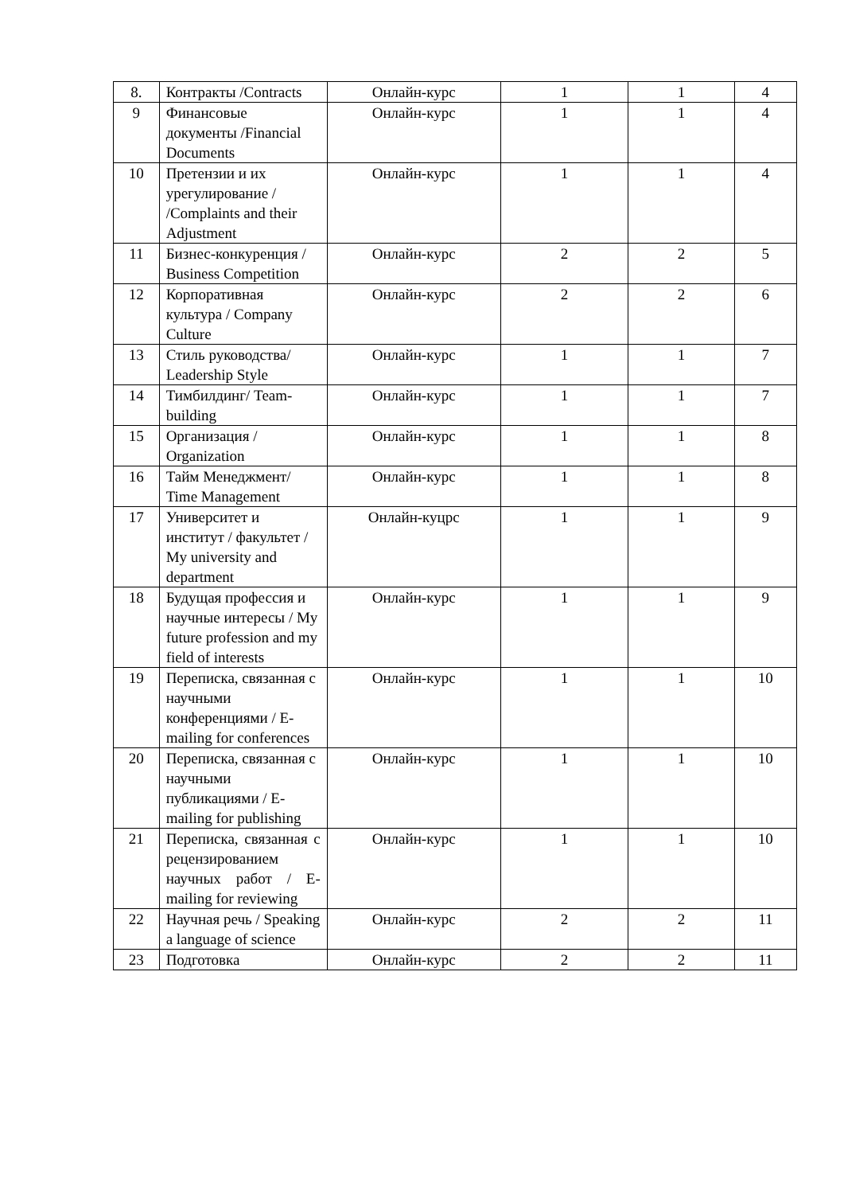| 8. | Контракты /Contracts | Онлайн-курс | 1 | 1 | 4 |
| 9 | Финансовые документы /Financial Documents | Онлайн-курс | 1 | 1 | 4 |
| 10 | Претензии и их урегулирование / /Complaints and their Adjustment | Онлайн-курс | 1 | 1 | 4 |
| 11 | Бизнес-конкуренция / Business Competition | Онлайн-курс | 2 | 2 | 5 |
| 12 | Корпоративная культура / Company Culture | Онлайн-курс | 2 | 2 | 6 |
| 13 | Стиль руководства/ Leadership Style | Онлайн-курс | 1 | 1 | 7 |
| 14 | Тимбилдинг/ Team-building | Онлайн-курс | 1 | 1 | 7 |
| 15 | Организация / Organization | Онлайн-курс | 1 | 1 | 8 |
| 16 | Тайм Менеджмент/ Time Management | Онлайн-курс | 1 | 1 | 8 |
| 17 | Университет и институт / факультет / My university and department | Онлайн-куцрс | 1 | 1 | 9 |
| 18 | Будущая профессия и научные интересы / My future profession and my field of interests | Онлайн-курс | 1 | 1 | 9 |
| 19 | Переписка, связанная с научными конференциями / E-mailing for conferences | Онлайн-курс | 1 | 1 | 10 |
| 20 | Переписка, связанная с научными публикациями / E-mailing for publishing | Онлайн-курс | 1 | 1 | 10 |
| 21 | Переписка, связанная с рецензированием научных работ / E-mailing for reviewing | Онлайн-курс | 1 | 1 | 10 |
| 22 | Научная речь / Speaking a language of science | Онлайн-курс | 2 | 2 | 11 |
| 23 | Подготовка | Онлайн-курс | 2 | 2 | 11 |